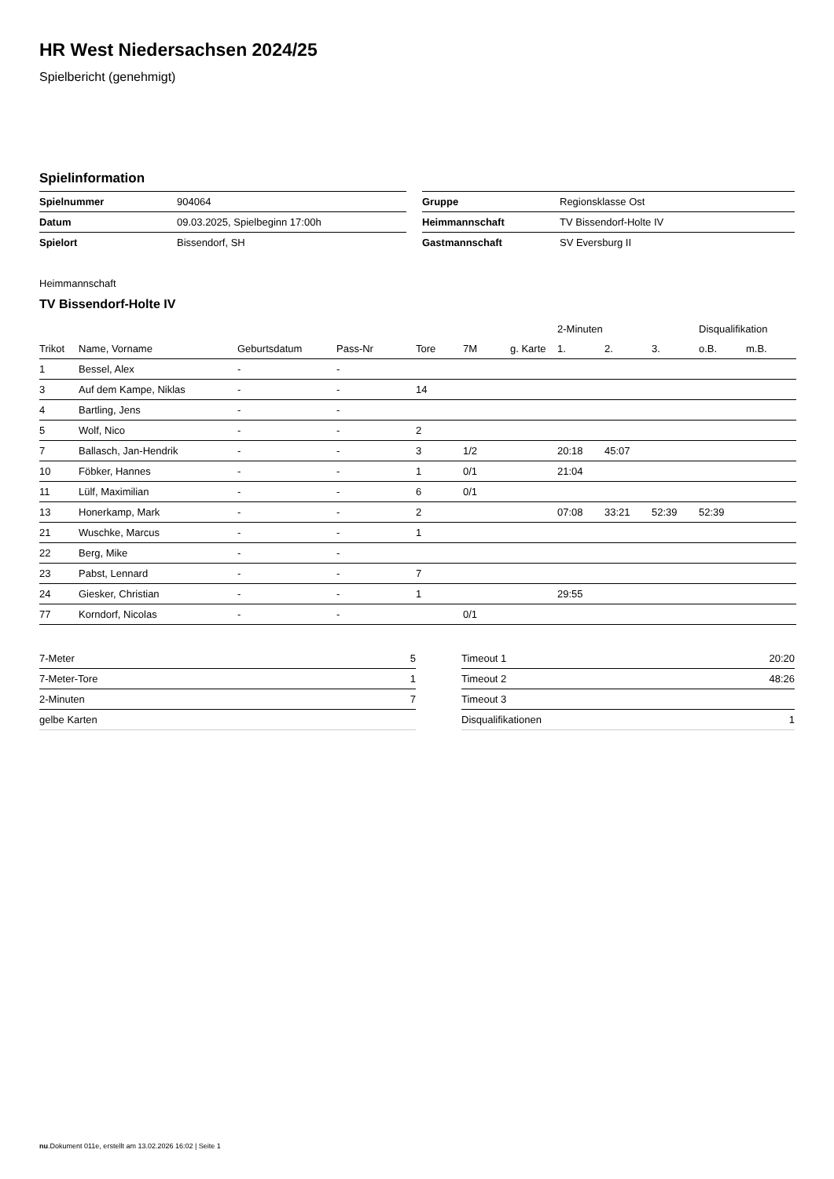HR West Niedersachsen 2024/25
Spielbericht (genehmigt)
Spielinformation
| Spielnummer | 904064 | | Gruppe | Regionsklasse Ost |
| Datum | 09.03.2025, Spielbeginn 17:00h | | Heimmannschaft | TV Bissendorf-Holte IV |
| Spielort | Bissendorf, SH | | Gastmannschaft | SV Eversburg II |
Heimmannschaft
TV Bissendorf-Holte IV
| | | | | | | | 2-Minuten | | | Disqualifikation | |
| --- | --- | --- | --- | --- | --- | --- | --- | --- | --- | --- | --- |
| Trikot | Name, Vorname | Geburtsdatum | Pass-Nr | Tore | 7M | g. Karte | 1. | 2. | 3. | o.B. | m.B. |
| 1 | Bessel, Alex | - | - | | | | | | | | |
| 3 | Auf dem Kampe, Niklas | - | - | 14 | | | | | | | |
| 4 | Bartling, Jens | - | - | | | | | | | | |
| 5 | Wolf, Nico | - | - | 2 | | | | | | | |
| 7 | Ballasch, Jan-Hendrik | - | - | 3 | 1/2 | | 20:18 | 45:07 | | | |
| 10 | Föbker, Hannes | - | - | 1 | 0/1 | | 21:04 | | | | |
| 11 | Lülf, Maximilian | - | - | 6 | 0/1 | | | | | | |
| 13 | Honerkamp, Mark | - | - | 2 | | | 07:08 | 33:21 | 52:39 | 52:39 | |
| 21 | Wuschke, Marcus | - | - | 1 | | | | | | | |
| 22 | Berg, Mike | - | - | | | | | | | | |
| 23 | Pabst, Lennard | - | - | 7 | | | | | | | |
| 24 | Giesker, Christian | - | - | 1 | | | 29:55 | | | | |
| 77 | Korndorf, Nicolas | - | - | | 0/1 | | | | | | |
| 7-Meter | 5 |
| 7-Meter-Tore | 1 |
| 2-Minuten | 7 |
| gelbe Karten | |
| Timeout 1 | 20:20 |
| Timeout 2 | 48:26 |
| Timeout 3 | |
| Disqualifikationen | 1 |
nu.Dokument 011e, erstellt am 13.02.2026 16:02 | Seite 1